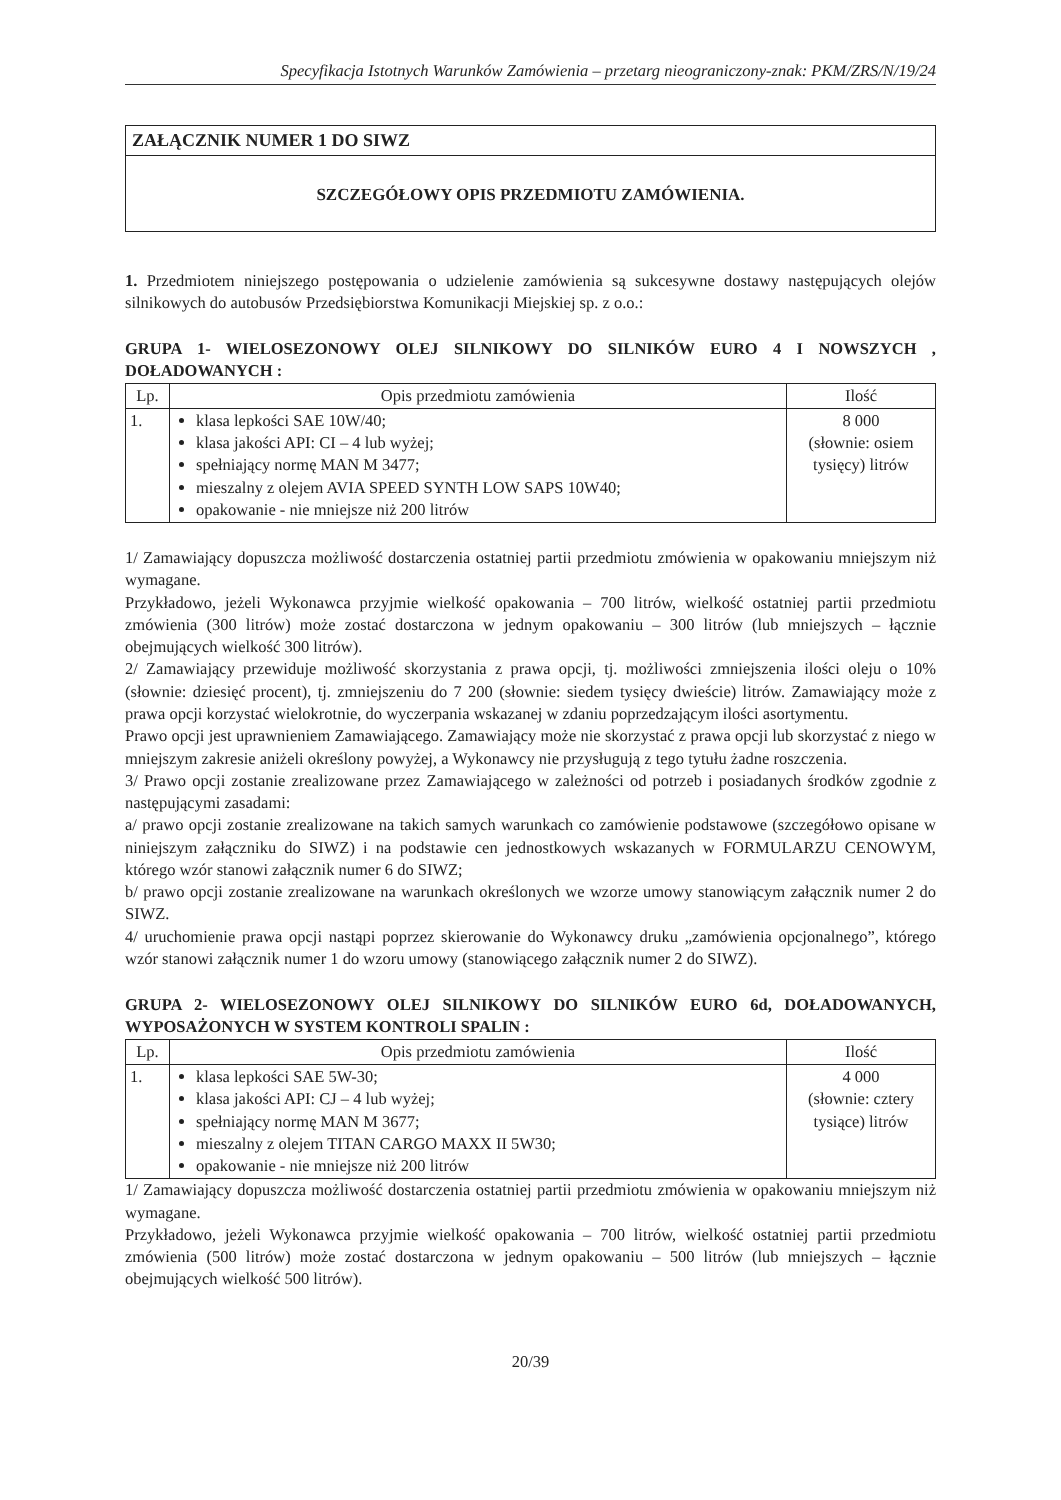Specyfikacja Istotnych Warunków Zamówienia – przetarg nieograniczony-znak: PKM/ZRS/N/19/24
ZAŁĄCZNIK NUMER 1 DO SIWZ
SZCZEGÓŁOWY OPIS PRZEDMIOTU ZAMÓWIENIA.
1. Przedmiotem niniejszego postępowania o udzielenie zamówienia są sukcesywne dostawy następujących olejów silnikowych do autobusów Przedsiębiorstwa Komunikacji Miejskiej sp. z o.o.:
GRUPA 1- WIELOSEZONOWY OLEJ SILNIKOWY DO SILNIKÓW EURO 4 I NOWSZYCH , DOŁADOWANYCH :
| Lp. | Opis przedmiotu zamówienia | Ilość |
| --- | --- | --- |
| 1. | klasa lepkości SAE 10W/40; klasa jakości API: CI – 4 lub wyżej; spełniający normę MAN M 3477; mieszalny z olejem AVIA SPEED SYNTH LOW SAPS 10W40; opakowanie - nie mniejsze niż 200 litrów | 8 000 (słownie: osiem tysięcy) litrów |
1/ Zamawiający dopuszcza możliwość dostarczenia ostatniej partii przedmiotu zmówienia w opakowaniu mniejszym niż wymagane.
Przykładowo, jeżeli Wykonawca przyjmie wielkość opakowania – 700 litrów, wielkość ostatniej partii przedmiotu zmówienia (300 litrów) może zostać dostarczona w jednym opakowaniu – 300 litrów (lub mniejszych – łącznie obejmujących wielkość 300 litrów).
2/ Zamawiający przewiduje możliwość skorzystania z prawa opcji, tj. możliwości zmniejszenia ilości oleju o 10% (słownie: dziesięć procent), tj. zmniejszeniu do 7 200 (słownie: siedem tysięcy dwieście) litrów. Zamawiający może z prawa opcji korzystać wielokrotnie, do wyczerpania wskazanej w zdaniu poprzedzającym ilości asortymentu.
Prawo opcji jest uprawnieniem Zamawiającego. Zamawiający może nie skorzystać z prawa opcji lub skorzystać z niego w mniejszym zakresie aniżeli określony powyżej, a Wykonawcy nie przysługują z tego tytułu żadne roszczenia.
3/ Prawo opcji zostanie zrealizowane przez Zamawiającego w zależności od potrzeb i posiadanych środków zgodnie z następującymi zasadami:
a/ prawo opcji zostanie zrealizowane na takich samych warunkach co zamówienie podstawowe (szczegółowo opisane w niniejszym załączniku do SIWZ) i na podstawie cen jednostkowych wskazanych w FORMULARZU CENOWYM, którego wzór stanowi załącznik numer 6 do SIWZ;
b/ prawo opcji zostanie zrealizowane na warunkach określonych we wzorze umowy stanowiącym załącznik numer 2 do SIWZ.
4/ uruchomienie prawa opcji nastąpi poprzez skierowanie do Wykonawcy druku „zamówienia opcjonalnego”, którego wzór stanowi załącznik numer 1 do wzoru umowy (stanowiącego załącznik numer 2 do SIWZ).
GRUPA 2- WIELOSEZONOWY OLEJ SILNIKOWY DO SILNIKÓW EURO 6d, DOŁADOWANYCH, WYPOSAŻONYCH W SYSTEM KONTROLI SPALIN :
| Lp. | Opis przedmiotu zamówienia | Ilość |
| --- | --- | --- |
| 1. | klasa lepkości SAE 5W-30; klasa jakości API: CJ – 4 lub wyżej; spełniający normę MAN M 3677; mieszalny z olejem TITAN CARGO MAXX II 5W30; opakowanie - nie mniejsze niż 200 litrów | 4 000 (słownie: cztery tysiące) litrów |
1/ Zamawiający dopuszcza możliwość dostarczenia ostatniej partii przedmiotu zmówienia w opakowaniu mniejszym niż wymagane.
Przykładowo, jeżeli Wykonawca przyjmie wielkość opakowania – 700 litrów, wielkość ostatniej partii przedmiotu zmówienia (500 litrów) może zostać dostarczona w jednym opakowaniu – 500 litrów (lub mniejszych – łącznie obejmujących wielkość 500 litrów).
20/39